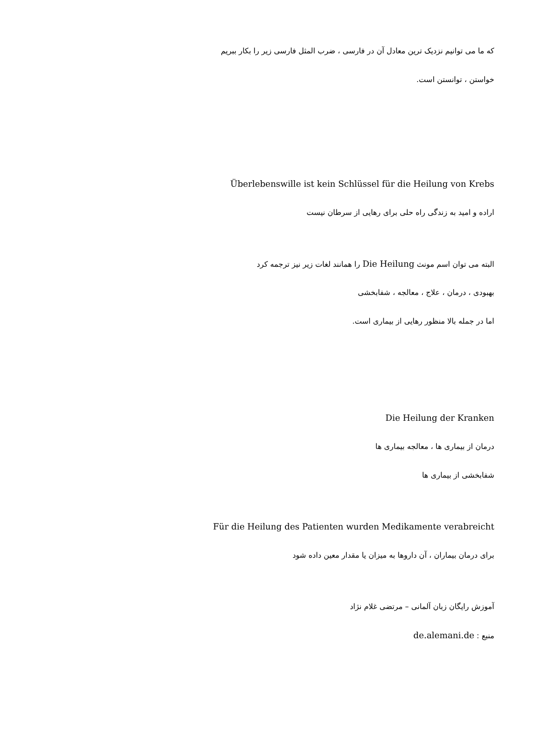که ما می توانیم نزدیک ترین معادل آن در فارسی ، ضرب المثل فارسی زیر را بکار ببریم
خواستن ، توانستن است.
Überlebenswille ist kein Schlüssel für die Heilung von Krebs
اراده و امید به زندگی راه حلی برای رهایی از سرطان نیست
البته می توان اسم مونث Die Heilung را همانند لغات زیر نیز ترجمه کرد
بهبودی ، درمان ، علاج ، معالجه ، شفابخشی
اما در جمله بالا منظور رهایی از بیماری است.
Die Heilung der Kranken
درمان از بیماری ها ، معالجه بیماری ها
شفابخشی از بیماری ها
Für die Heilung des Patienten wurden Medikamente verabreicht
برای درمان بیماران ، آن داروها به میزان یا مقدار معین داده شود
آموزش رایگان زبان آلمانی – مرتضی غلام نژاد
منبع : de.alemani.de